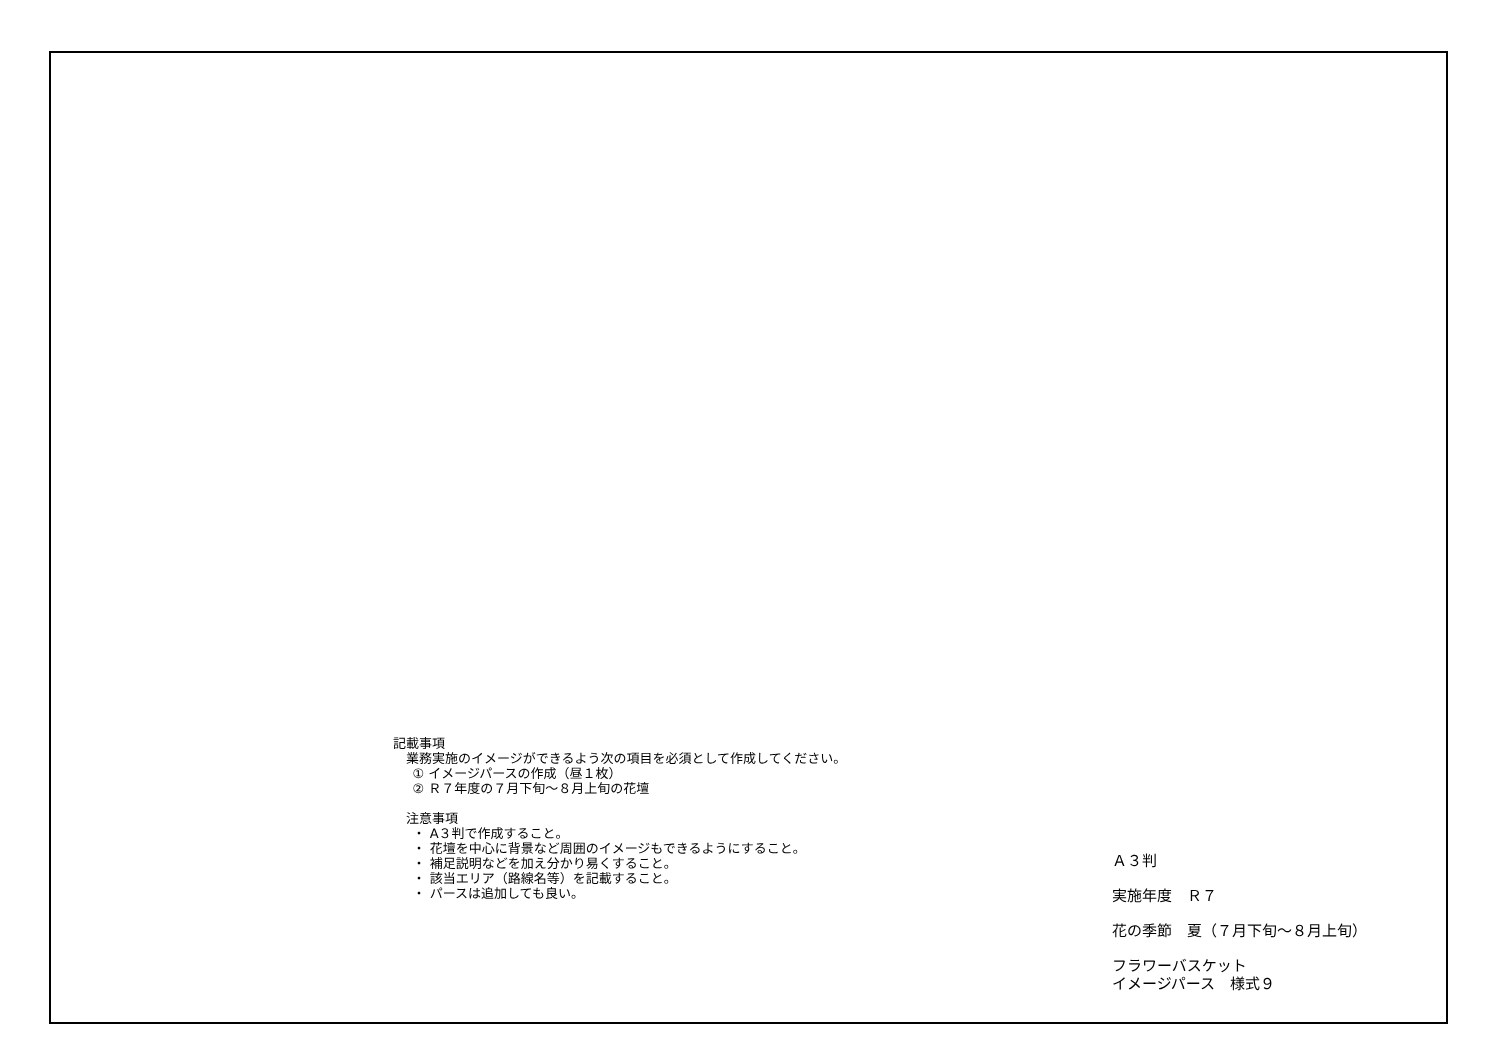記載事項
　業務実施のイメージができるよう次の項目を必須として作成してください。
　 ① イメージパースの作成（昼１枚）
　 ② Ｒ７年度の７月下旬～８月上旬の花壇
　注意事項
　 ・ A３判で作成すること。
　 ・ 花壇を中心に背景など周囲のイメージもできるようにすること。
　 ・ 補足説明などを加え分かり易くすること。
　 ・ 該当エリア（路線名等）を記載すること。
　 ・ パースは追加しても良い。
Ａ３判
実施年度　Ｒ７
花の季節　夏（７月下旬～８月上旬）
フラワーバスケット
イメージパース　様式９